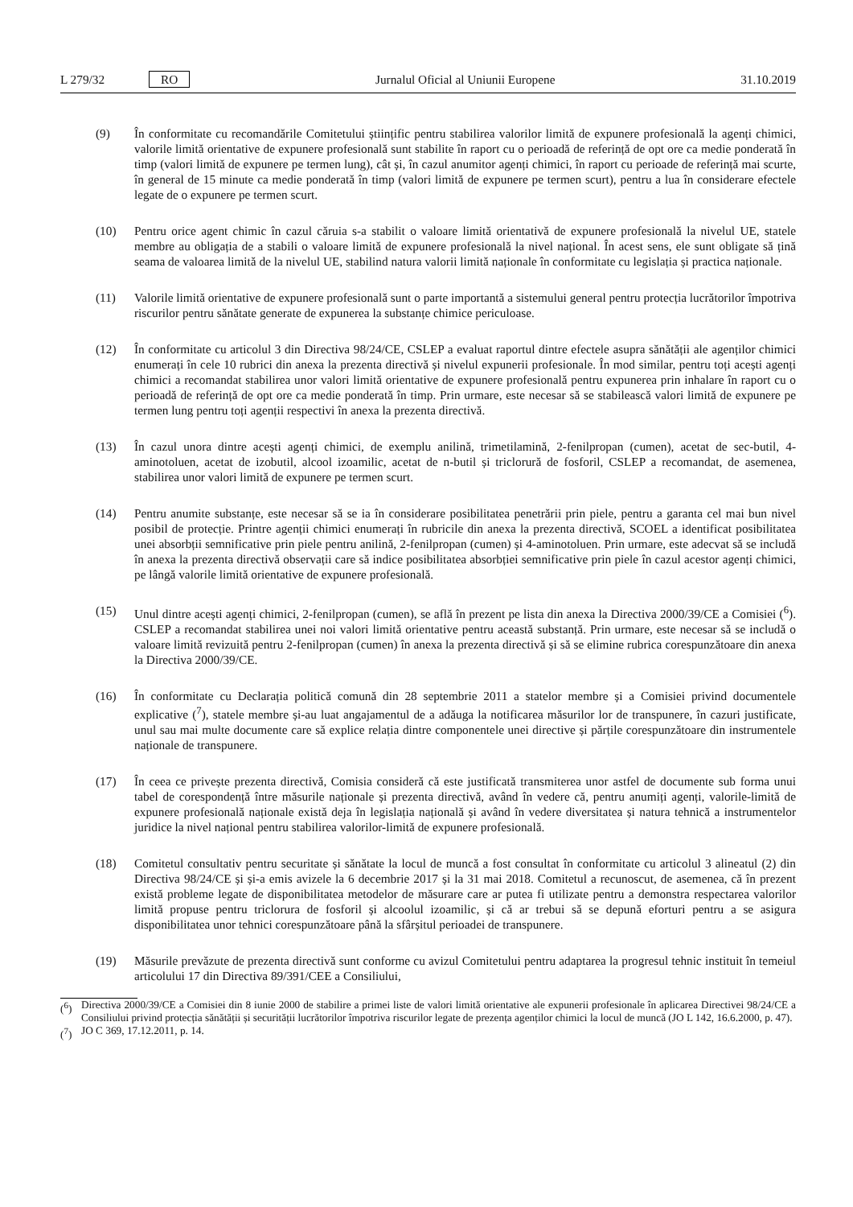L 279/32 RO
Jurnalul Oficial al Uniunii Europene 31.10.2019
(9) În conformitate cu recomandările Comitetului științific pentru stabilirea valorilor limită de expunere profesională la agenți chimici, valorile limită orientative de expunere profesională sunt stabilite în raport cu o perioadă de referință de opt ore ca medie ponderată în timp (valori limită de expunere pe termen lung), cât și, în cazul anumitor agenți chimici, în raport cu perioade de referință mai scurte, în general de 15 minute ca medie ponderată în timp (valori limită de expunere pe termen scurt), pentru a lua în considerare efectele legate de o expunere pe termen scurt.
(10) Pentru orice agent chimic în cazul căruia s-a stabilit o valoare limită orientativă de expunere profesională la nivelul UE, statele membre au obligația de a stabili o valoare limită de expunere profesională la nivel național. În acest sens, ele sunt obligate să țină seama de valoarea limită de la nivelul UE, stabilind natura valorii limită naționale în conformitate cu legislația și practica naționale.
(11) Valorile limită orientative de expunere profesională sunt o parte importantă a sistemului general pentru protecția lucrătorilor împotriva riscurilor pentru sănătate generate de expunerea la substanțe chimice periculoase.
(12) În conformitate cu articolul 3 din Directiva 98/24/CE, CSLEP a evaluat raportul dintre efectele asupra sănătății ale agenților chimici enumerați în cele 10 rubrici din anexa la prezenta directivă și nivelul expunerii profesionale. În mod similar, pentru toți acești agenți chimici a recomandat stabilirea unor valori limită orientative de expunere profesională pentru expunerea prin inhalare în raport cu o perioadă de referință de opt ore ca medie ponderată în timp. Prin urmare, este necesar să se stabilească valori limită de expunere pe termen lung pentru toți agenții respectivi în anexa la prezenta directivă.
(13) În cazul unora dintre acești agenți chimici, de exemplu anilină, trimetilamină, 2-fenilpropan (cumen), acetat de sec-butil, 4-aminotoluen, acetat de izobutil, alcool izoamilic, acetat de n-butil și triclorură de fosforil, CSLEP a recomandat, de asemenea, stabilirea unor valori limită de expunere pe termen scurt.
(14) Pentru anumite substanțe, este necesar să se ia în considerare posibilitatea penetrării prin piele, pentru a garanta cel mai bun nivel posibil de protecție. Printre agenții chimici enumerați în rubricile din anexa la prezenta directivă, SCOEL a identificat posibilitatea unei absorbții semnificative prin piele pentru anilină, 2-fenilpropan (cumen) și 4-aminotoluen. Prin urmare, este adecvat să se includă în anexa la prezenta directivă observații care să indice posibilitatea absorbției semnificative prin piele în cazul acestor agenți chimici, pe lângă valorile limită orientative de expunere profesională.
(15) Unul dintre acești agenți chimici, 2-fenilpropan (cumen), se află în prezent pe lista din anexa la Directiva 2000/39/CE a Comisiei (<sup>6</sup>). CSLEP a recomandat stabilirea unei noi valori limită orientative pentru această substanță. Prin urmare, este necesar să se includă o valoare limită revizuită pentru 2-fenilpropan (cumen) în anexa la prezenta directivă și să se elimine rubrica corespunzătoare din anexa la Directiva 2000/39/CE.
(16) În conformitate cu Declarația politică comună din 28 septembrie 2011 a statelor membre și a Comisiei privind documentele explicative (<sup>7</sup>), statele membre și-au luat angajamentul de a adăuga la notificarea măsurilor lor de transpunere, în cazuri justificate, unul sau mai multe documente care să explice relația dintre componentele unei directive și părțile corespunzătoare din instrumentele naționale de transpunere.
(17) În ceea ce privește prezenta directivă, Comisia consideră că este justificată transmiterea unor astfel de documente sub forma unui tabel de corespondență între măsurile naționale și prezenta directivă, având în vedere că, pentru anumiți agenți, valorile-limită de expunere profesională naționale există deja în legislația națională și având în vedere diversitatea și natura tehnică a instrumentelor juridice la nivel național pentru stabilirea valorilor-limită de expunere profesională.
(18) Comitetul consultativ pentru securitate și sănătate la locul de muncă a fost consultat în conformitate cu articolul 3 alineatul (2) din Directiva 98/24/CE și și-a emis avizele la 6 decembrie 2017 și la 31 mai 2018. Comitetul a recunoscut, de asemenea, că în prezent există probleme legate de disponibilitatea metodelor de măsurare care ar putea fi utilizate pentru a demonstra respectarea valorilor limită propuse pentru triclorura de fosforil și alcoolul izoamilic, și că ar trebui să se depună eforturi pentru a se asigura disponibilitatea unor tehnici corespunzătoare până la sfârșitul perioadei de transpunere.
(19) Măsurile prevăzute de prezenta directivă sunt conforme cu avizul Comitetului pentru adaptarea la progresul tehnic instituit în temeiul articolului 17 din Directiva 89/391/CEE a Consiliului,
(<sup>6</sup>) Directiva 2000/39/CE a Comisiei din 8 iunie 2000 de stabilire a primei liste de valori limită orientative ale expunerii profesionale în aplicarea Directivei 98/24/CE a Consiliului privind protecția sănătății și securității lucrătorilor împotriva riscurilor legate de prezența agenților chimici la locul de muncă (JO L 142, 16.6.2000, p. 47).
(<sup>7</sup>) JO C 369, 17.12.2011, p. 14.